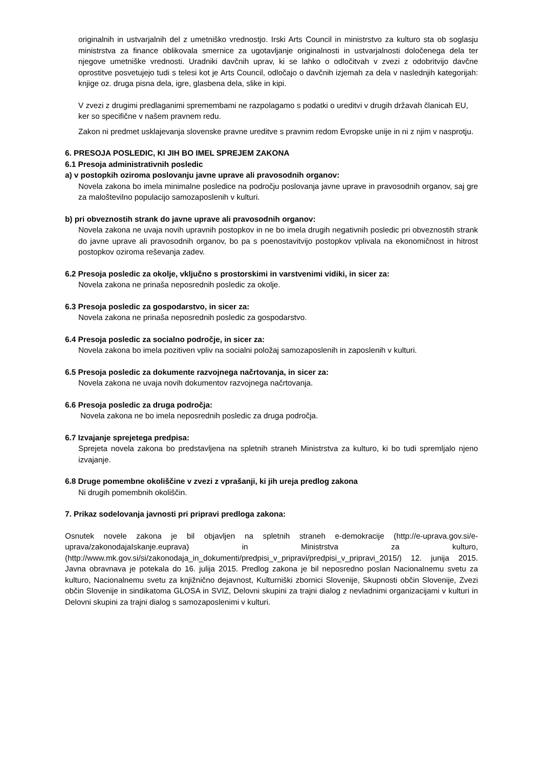originalnih in ustvarjalnih del z umetniško vrednostjo. Irski Arts Council in ministrstvo za kulturo sta ob soglasju ministrstva za finance oblikovala smernice za ugotavljanje originalnosti in ustvarjalnosti določenega dela ter njegove umetniške vrednosti. Uradniki davčnih uprav, ki se lahko o odločitvah v zvezi z odobritvijo davčne oprostitve posvetujejo tudi s telesi kot je Arts Council, odločajo o davčnih izjemah za dela v naslednjih kategorijah: knjige oz. druga pisna dela, igre, glasbena dela, slike in kipi.
V zvezi z drugimi predlaganimi spremembami ne razpolagamo s podatki o ureditvi v drugih državah članicah EU, ker so specifične v našem pravnem redu.
Zakon ni predmet usklajevanja slovenske pravne ureditve s pravnim redom Evropske unije in ni z njim v nasprotju.
6. PRESOJA POSLEDIC, KI JIH BO IMEL SPREJEM ZAKONA
6.1 Presoja administrativnih posledic
a) v postopkih oziroma poslovanju javne uprave ali pravosodnih organov:
Novela zakona bo imela minimalne posledice na področju poslovanja javne uprave in pravosodnih organov, saj gre za maloštevilno populacijo samozaposlenih v kulturi.
b) pri obveznostih strank do javne uprave ali pravosodnih organov:
Novela zakona ne uvaja novih upravnih postopkov in ne bo imela drugih negativnih posledic pri obveznostih strank do javne uprave ali pravosodnih organov, bo pa s poenostavitvijo postopkov vplivala na ekonomičnost in hitrost postopkov oziroma reševanja zadev.
6.2 Presoja posledic za okolje, vključno s prostorskimi in varstvenimi vidiki, in sicer za:
Novela zakona ne prinaša neposrednih posledic za okolje.
6.3 Presoja posledic za gospodarstvo, in sicer za:
Novela zakona ne prinaša neposrednih posledic za gospodarstvo.
6.4 Presoja posledic za socialno področje, in sicer za:
Novela zakona bo imela pozitiven vpliv na socialni položaj samozaposlenih in zaposlenih v kulturi.
6.5 Presoja posledic za dokumente razvojnega načrtovanja, in sicer za:
Novela zakona ne uvaja novih dokumentov razvojnega načrtovanja.
6.6 Presoja posledic za druga področja:
Novela zakona ne bo imela neposrednih posledic za druga področja.
6.7 Izvajanje sprejetega predpisa:
Sprejeta novela zakona bo predstavljena na spletnih straneh Ministrstva za kulturo, ki bo tudi spremljalo njeno izvajanje.
6.8 Druge pomembne okoliščine v zvezi z vprašanji, ki jih ureja predlog zakona
Ni drugih pomembnih okoliščin.
7. Prikaz sodelovanja javnosti pri pripravi predloga zakona:
Osnutek novele zakona je bil objavljen na spletnih straneh e-demokracije (http://e-uprava.gov.si/e-uprava/zakonodajaIskanje.euprava) in Ministrstva za kulturo, (http://www.mk.gov.si/si/zakonodaja_in_dokumenti/predpisi_v_pripravi/predpisi_v_pripravi_2015/) 12. junija 2015. Javna obravnava je potekala do 16. julija 2015. Predlog zakona je bil neposredno poslan Nacionalnemu svetu za kulturo, Nacionalnemu svetu za knjižnično dejavnost, Kulturniški zbornici Slovenije, Skupnosti občin Slovenije, Zvezi občin Slovenije in sindikatoma GLOSA in SVIZ, Delovni skupini za trajni dialog z nevladnimi organizacijami v kulturi in Delovni skupini za trajni dialog s samozaposlenimi v kulturi.